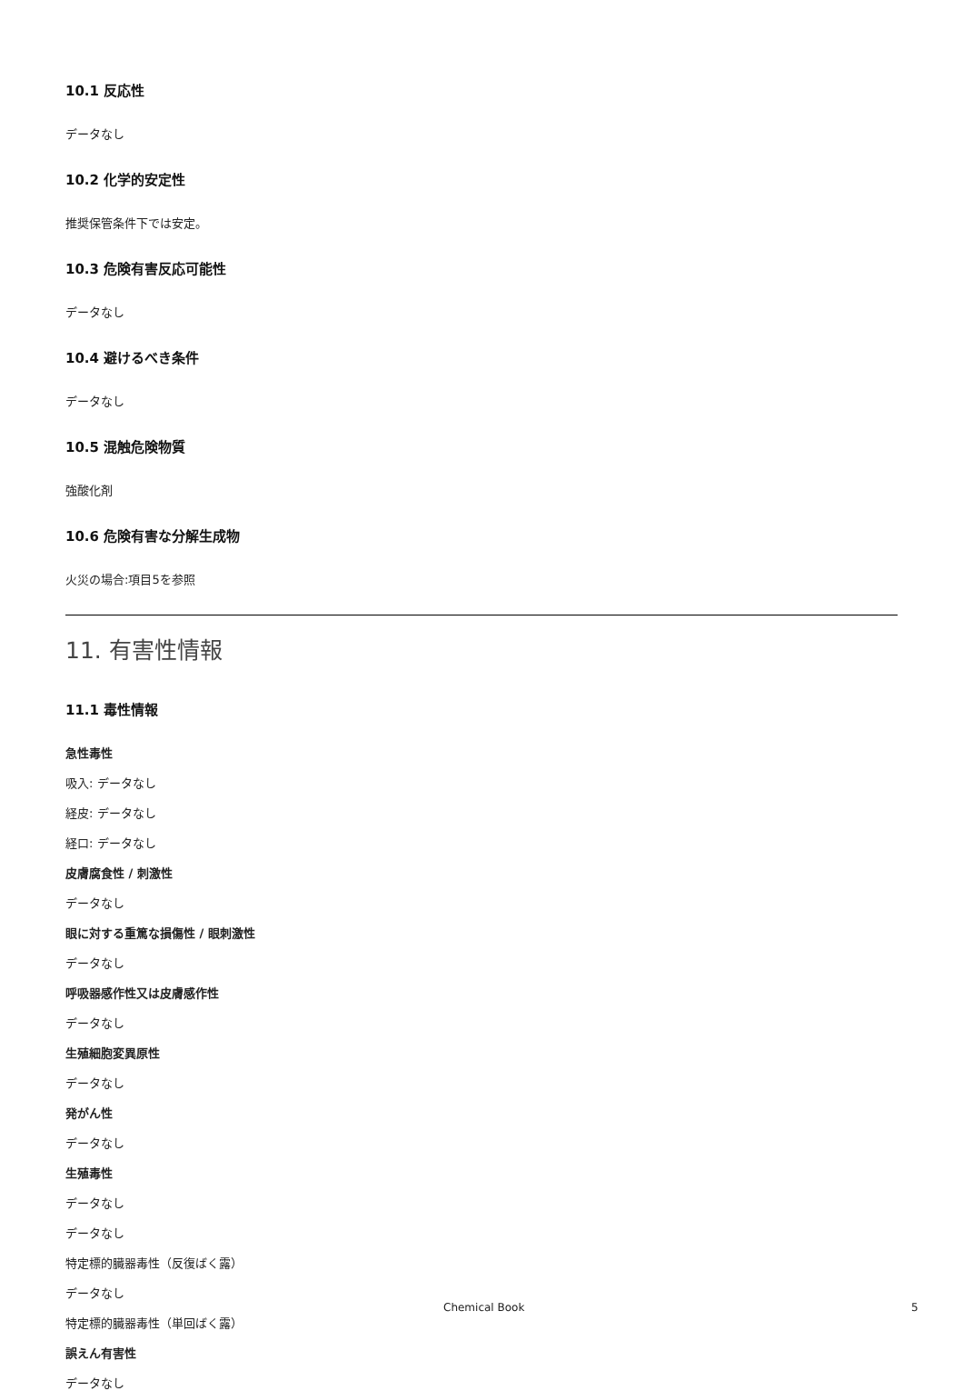10.1 反応性
データなし
10.2 化学的安定性
推奨保管条件下では安定。
10.3 危険有害反応可能性
データなし
10.4 避けるべき条件
データなし
10.5 混触危険物質
強酸化剤
10.6 危険有害な分解生成物
火災の場合:項目5を参照
11. 有害性情報
11.1 毒性情報
急性毒性
吸入: データなし
経皮: データなし
経口: データなし
皮膚腐食性 / 刺激性
データなし
眼に対する重篤な損傷性 / 眼刺激性
データなし
呼吸器感作性又は皮膚感作性
データなし
生殖細胞変異原性
データなし
発がん性
データなし
生殖毒性
データなし
データなし
特定標的臓器毒性（反復ばく露）
データなし
特定標的臓器毒性（単回ばく露）
誤えん有害性
データなし
Chemical Book 5